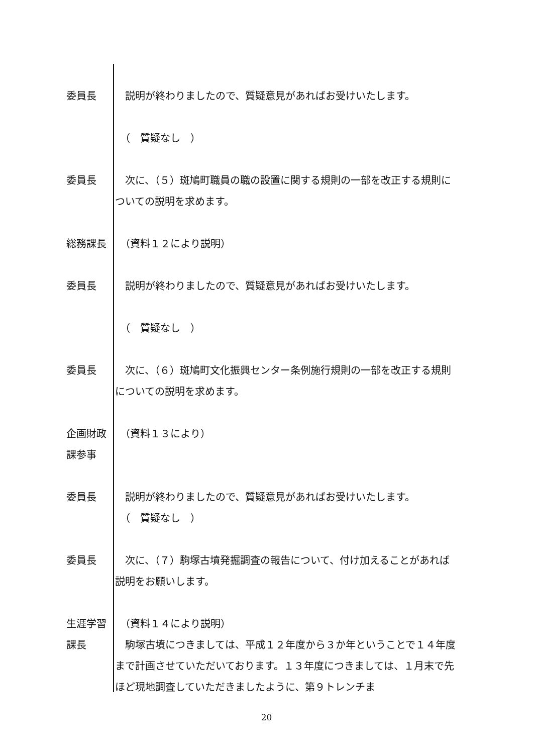委員長 　説明が終わりましたので、質疑意見があればお受けいたします。
　（　質疑なし　）
委員長 　次に、（５）斑鳩町職員の職の設置に関する規則の一部を改正する規則についての説明を求めます。
総務課長 　（資料１２により説明）
委員長 　説明が終わりましたので、質疑意見があればお受けいたします。
　（　質疑なし　）
委員長 　次に、（６）斑鳩町文化振興センター条例施行規則の一部を改正する規則についての説明を求めます。
企画財政
課参事
　（資料１３により）
委員長 　説明が終わりましたので、質疑意見があればお受けいたします。
　（　質疑なし　）
委員長 　次に、（７）駒塚古墳発掘調査の報告について、付け加えることがあれば説明をお願いします。
生涯学習
課長
　（資料１４により説明）
　駒塚古墳につきましては、平成１２年度から３か年ということで１４年度まで計画させていただいております。１３年度につきましては、１月末で先ほど現地調査していただきましたように、第９トレンチま
20